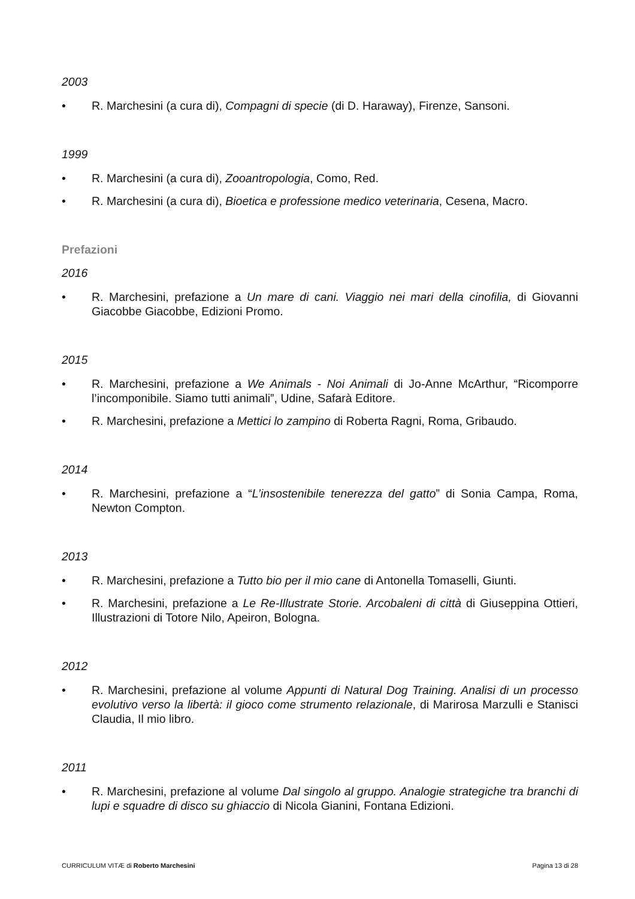2003
• R. Marchesini (a cura di), Compagni di specie (di D. Haraway), Firenze, Sansoni.
1999
• R. Marchesini (a cura di), Zooantropologia, Como, Red.
• R. Marchesini (a cura di), Bioetica e professione medico veterinaria, Cesena, Macro.
Prefazioni
2016
• R. Marchesini, prefazione a Un mare di cani. Viaggio nei mari della cinofilia, di Giovanni Giacobbe Giacobbe, Edizioni Promo.
2015
• R. Marchesini, prefazione a We Animals - Noi Animali di Jo-Anne McArthur, “Ricomporre l’incomponibile. Siamo tutti animali”, Udine, Safarà Editore.
• R. Marchesini, prefazione a Mettici lo zampino di Roberta Ragni, Roma, Gribaudo.
2014
• R. Marchesini, prefazione a “L’insostenibile tenerezza del gatto” di Sonia Campa, Roma, Newton Compton.
2013
• R. Marchesini, prefazione a Tutto bio per il mio cane di Antonella Tomaselli, Giunti.
• R. Marchesini, prefazione a Le Re-Illustrate Storie. Arcobaleni di città di Giuseppina Ottieri, Illustrazioni di Totore Nilo, Apeiron, Bologna.
2012
• R. Marchesini, prefazione al volume Appunti di Natural Dog Training. Analisi di un processo evolutivo verso la libertà: il gioco come strumento relazionale, di Marirosa Marzulli e Stanisci Claudia, Il mio libro.
2011
• R. Marchesini, prefazione al volume Dal singolo al gruppo. Analogie strategiche tra branchi di lupi e squadre di disco su ghiaccio di Nicola Gianini, Fontana Edizioni.
CURRICULUM VITÆ di Roberto Marchesini Pagina 13 di 28